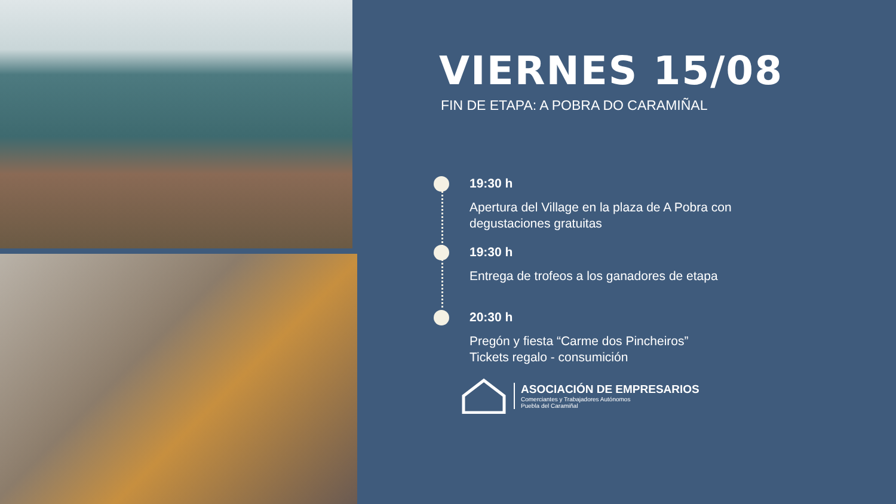VIERNES 15/08
FIN DE ETAPA: A POBRA DO CARAMIÑAL
19:30 h
Apertura del Village en la plaza de A Pobra con
degustaciones gratuitas
19:30 h
Entrega de trofeos a los ganadores de etapa
20:30 h
Pregón y fiesta “Carme dos Pincheiros”
Tickets regalo - consumición
ASOCIACIÓN DE EMPRESARIOS
Comerciantes y Trabajadores Autónomos
Puebla del Caramiñal